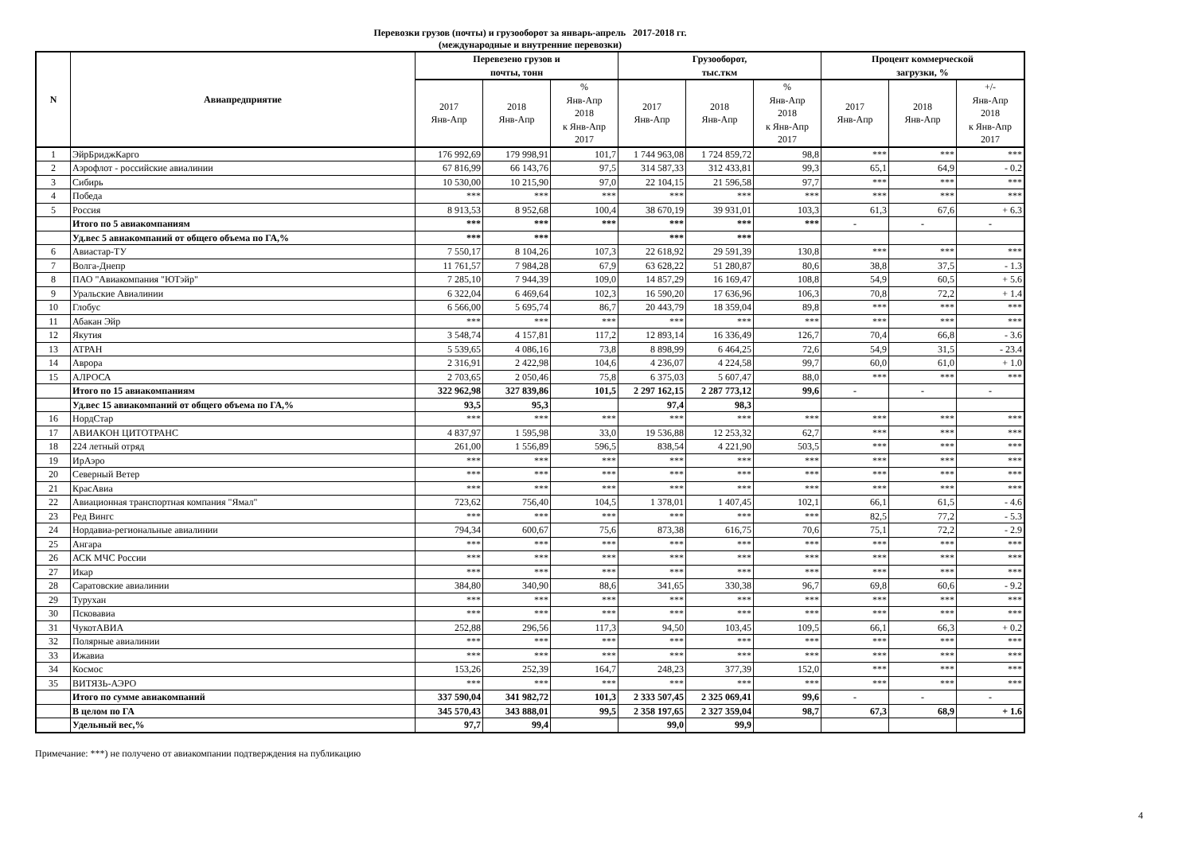Перевозки грузов (почты) и грузооборот за январь-апрель 2017-2018 гг.
(международные и внутренние перевозки)
| N | Авиапредприятие | Перевезено грузов и почты, тонн | | | Грузооборот, тыс.ткм | | | Процент коммерческой загрузки, % | | |
| --- | --- | --- | --- | --- | --- | --- | --- | --- | --- | --- |
| | | 2017 Янв-Апр | 2018 Янв-Апр | % Янв-Апр 2018 к Янв-Апр 2017 | 2017 Янв-Апр | 2018 Янв-Апр | % Янв-Апр 2018 к Янв-Апр 2017 | 2017 Янв-Апр | 2018 Янв-Апр | +/- Янв-Апр 2018 к Янв-Апр 2017 |
| 1 | ЭйрБриджКарго | 176 992,69 | 179 998,91 | 101,7 | 1 744 963,08 | 1 724 859,72 | 98,8 | *** | *** | *** |
| 2 | Аэрофлот - российские авиалинии | 67 816,99 | 66 143,76 | 97,5 | 314 587,33 | 312 433,81 | 99,3 | 65,1 | 64,9 | - 0.2 |
| 3 | Сибирь | 10 530,00 | 10 215,90 | 97,0 | 22 104,15 | 21 596,58 | 97,7 | *** | *** | *** |
| 4 | Победа | *** | *** | *** | *** | *** | *** | *** | *** | *** |
| 5 | Россия | 8 913,53 | 8 952,68 | 100,4 | 38 670,19 | 39 931,01 | 103,3 | 61,3 | 67,6 | + 6.3 |
| | Итого по 5 авиакомпаниям | *** | *** | *** | *** | *** | *** | - | - | - |
| | Уд.вес 5 авиакомпаний от общего объема по ГА,% | *** | *** | | *** | *** | | | | |
| 6 | Авиастар-ТУ | 7 550,17 | 8 104,26 | 107,3 | 22 618,92 | 29 591,39 | 130,8 | *** | *** | *** |
| 7 | Волга-Днепр | 11 761,57 | 7 984,28 | 67,9 | 63 628,22 | 51 280,87 | 80,6 | 38,8 | 37,5 | - 1.3 |
| 8 | ПАО "Авиакомпания "ЮТэйр" | 7 285,10 | 7 944,39 | 109,0 | 14 857,29 | 16 169,47 | 108,8 | 54,9 | 60,5 | + 5.6 |
| 9 | Уральские Авиалинии | 6 322,04 | 6 469,64 | 102,3 | 16 590,20 | 17 636,96 | 106,3 | 70,8 | 72,2 | + 1.4 |
| 10 | Глобус | 6 566,00 | 5 695,74 | 86,7 | 20 443,79 | 18 359,04 | 89,8 | *** | *** | *** |
| 11 | Абакан Эйр | *** | *** | *** | *** | *** | *** | *** | *** | *** |
| 12 | Якутия | 3 548,74 | 4 157,81 | 117,2 | 12 893,14 | 16 336,49 | 126,7 | 70,4 | 66,8 | - 3.6 |
| 13 | АТРАН | 5 539,65 | 4 086,16 | 73,8 | 8 898,99 | 6 464,25 | 72,6 | 54,9 | 31,5 | - 23.4 |
| 14 | Аврора | 2 316,91 | 2 422,98 | 104,6 | 4 236,07 | 4 224,58 | 99,7 | 60,0 | 61,0 | + 1.0 |
| 15 | АЛРОСА | 2 703,65 | 2 050,46 | 75,8 | 6 375,03 | 5 607,47 | 88,0 | *** | *** | *** |
| | Итого по 15 авиакомпаниям | 322 962,98 | 327 839,86 | 101,5 | 2 297 162,15 | 2 287 773,12 | 99,6 | - | - | - |
| | Уд.вес 15 авиакомпаний от общего объема по ГА,% | 93,5 | 95,3 | | 97,4 | 98,3 | | | | |
| 16 | НордСтар | *** | *** | *** | *** | *** | *** | *** | *** | *** |
| 17 | АВИАКОН ЦИТОТРАНС | 4 837,97 | 1 595,98 | 33,0 | 19 536,88 | 12 253,32 | 62,7 | *** | *** | *** |
| 18 | 224 летный отряд | 261,00 | 1 556,89 | 596,5 | 838,54 | 4 221,90 | 503,5 | *** | *** | *** |
| 19 | ИрАэро | *** | *** | *** | *** | *** | *** | *** | *** | *** |
| 20 | Северный Ветер | *** | *** | *** | *** | *** | *** | *** | *** | *** |
| 21 | КрасАвиа | *** | *** | *** | *** | *** | *** | *** | *** | *** |
| 22 | Авиационная транспортная компания "Ямал" | 723,62 | 756,40 | 104,5 | 1 378,01 | 1 407,45 | 102,1 | 66,1 | 61,5 | - 4.6 |
| 23 | Ред Вингс | *** | *** | *** | *** | *** | *** | 82,5 | 77,2 | - 5.3 |
| 24 | Нордавиа-региональные авиалинии | 794,34 | 600,67 | 75,6 | 873,38 | 616,75 | 70,6 | 75,1 | 72,2 | - 2.9 |
| 25 | Ангара | *** | *** | *** | *** | *** | *** | *** | *** | *** |
| 26 | АСК МЧС России | *** | *** | *** | *** | *** | *** | *** | *** | *** |
| 27 | Икар | *** | *** | *** | *** | *** | *** | *** | *** | *** |
| 28 | Саратовские авиалинии | 384,80 | 340,90 | 88,6 | 341,65 | 330,38 | 96,7 | 69,8 | 60,6 | - 9.2 |
| 29 | Турухан | *** | *** | *** | *** | *** | *** | *** | *** | *** |
| 30 | Псковавиа | *** | *** | *** | *** | *** | *** | *** | *** | *** |
| 31 | ЧукотАВИА | 252,88 | 296,56 | 117,3 | 94,50 | 103,45 | 109,5 | 66,1 | 66,3 | + 0.2 |
| 32 | Полярные авиалинии | *** | *** | *** | *** | *** | *** | *** | *** | *** |
| 33 | Ижавиа | *** | *** | *** | *** | *** | *** | *** | *** | *** |
| 34 | Космос | 153,26 | 252,39 | 164,7 | 248,23 | 377,39 | 152,0 | *** | *** | *** |
| 35 | ВИТЯЗЬ-АЭРО | *** | *** | *** | *** | *** | *** | *** | *** | *** |
| | Итого по сумме авиакомпаний | 337 590,04 | 341 982,72 | 101,3 | 2 333 507,45 | 2 325 069,41 | 99,6 | - | - | - |
| | В целом по ГА | 345 570,43 | 343 888,01 | 99,5 | 2 358 197,65 | 2 327 359,04 | 98,7 | 67,3 | 68,9 | + 1.6 |
| | Удельный вес,% | 97,7 | 99,4 | | 99,0 | 99,9 | | | | |
Примечание: ***) не получено от авиакомпании подтверждения на публикацию
4